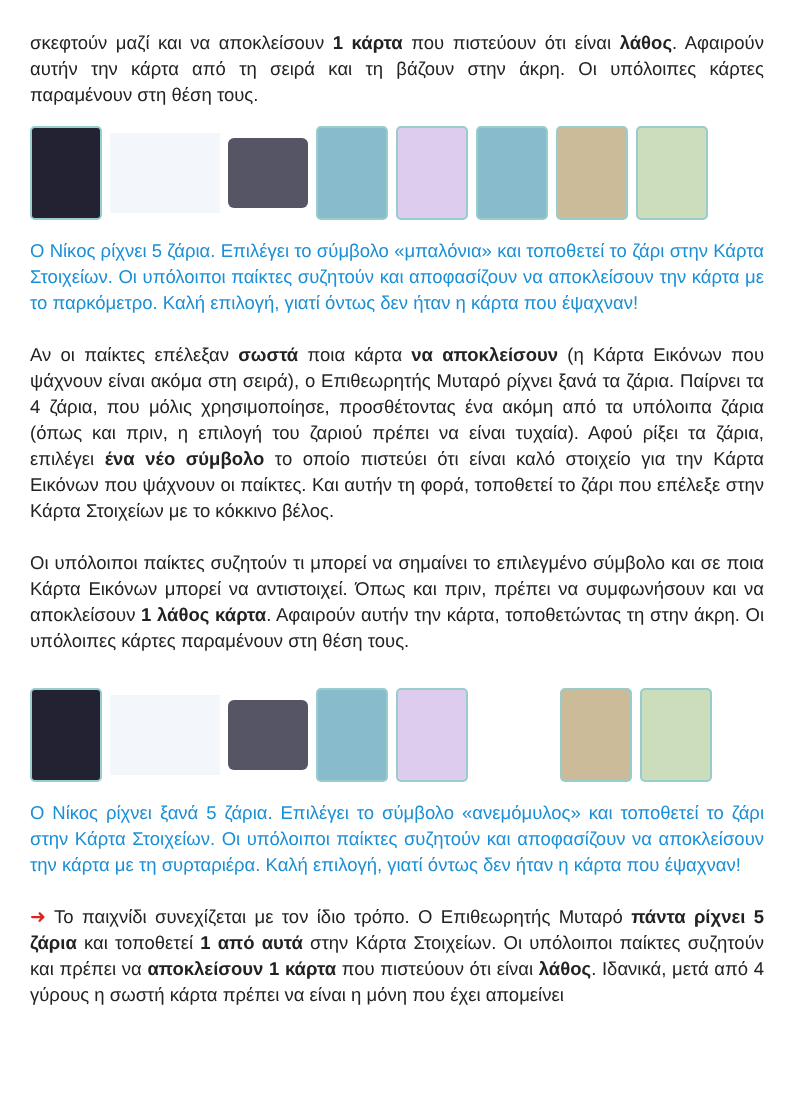σκεφτούν μαζί και να αποκλείσουν 1 κάρτα που πιστεύουν ότι είναι λάθος. Αφαιρούν αυτήν την κάρτα από τη σειρά και τη βάζουν στην άκρη. Οι υπόλοιπες κάρτες παραμένουν στη θέση τους.
Ο Νίκος ρίχνει 5 ζάρια. Επιλέγει το σύμβολο «μπαλόνια» και τοποθετεί το ζάρι στην Κάρτα Στοιχείων. Οι υπόλοιποι παίκτες συζητούν και αποφασίζουν να αποκλείσουν την κάρτα με το παρκόμετρο. Καλή επιλογή, γιατί όντως δεν ήταν η κάρτα που έψαχναν!
Αν οι παίκτες επέλεξαν σωστά ποια κάρτα να αποκλείσουν (η Κάρτα Εικόνων που ψάχνουν είναι ακόμα στη σειρά), ο Επιθεωρητής Μυταρό ρίχνει ξανά τα ζάρια. Παίρνει τα 4 ζάρια, που μόλις χρησιμοποίησε, προσθέτοντας ένα ακόμη από τα υπόλοιπα ζάρια (όπως και πριν, η επιλογή του ζαριού πρέπει να είναι τυχαία). Αφού ρίξει τα ζάρια, επιλέγει ένα νέο σύμβολο το οποίο πιστεύει ότι είναι καλό στοιχείο για την Κάρτα Εικόνων που ψάχνουν οι παίκτες. Και αυτήν τη φορά, τοποθετεί το ζάρι που επέλεξε στην Κάρτα Στοιχείων με το κόκκινο βέλος.
Οι υπόλοιποι παίκτες συζητούν τι μπορεί να σημαίνει το επιλεγμένο σύμβολο και σε ποια Κάρτα Εικόνων μπορεί να αντιστοιχεί. Όπως και πριν, πρέπει να συμφωνήσουν και να αποκλείσουν 1 λάθος κάρτα. Αφαιρούν αυτήν την κάρτα, τοποθετώντας τη στην άκρη. Οι υπόλοιπες κάρτες παραμένουν στη θέση τους.
Ο Νίκος ρίχνει ξανά 5 ζάρια. Επιλέγει το σύμβολο «ανεμόμυλος» και τοποθετεί το ζάρι στην Κάρτα Στοιχείων. Οι υπόλοιποι παίκτες συζητούν και αποφασίζουν να αποκλείσουν την κάρτα με τη συρταριέρα. Καλή επιλογή, γιατί όντως δεν ήταν η κάρτα που έψαχναν!
➜ Το παιχνίδι συνεχίζεται με τον ίδιο τρόπο. Ο Επιθεωρητής Μυταρό πάντα ρίχνει 5 ζάρια και τοποθετεί 1 από αυτά στην Κάρτα Στοιχείων. Οι υπόλοιποι παίκτες συζητούν και πρέπει να αποκλείσουν 1 κάρτα που πιστεύουν ότι είναι λάθος. Ιδανικά, μετά από 4 γύρους η σωστή κάρτα πρέπει να είναι η μόνη που έχει απομείνει